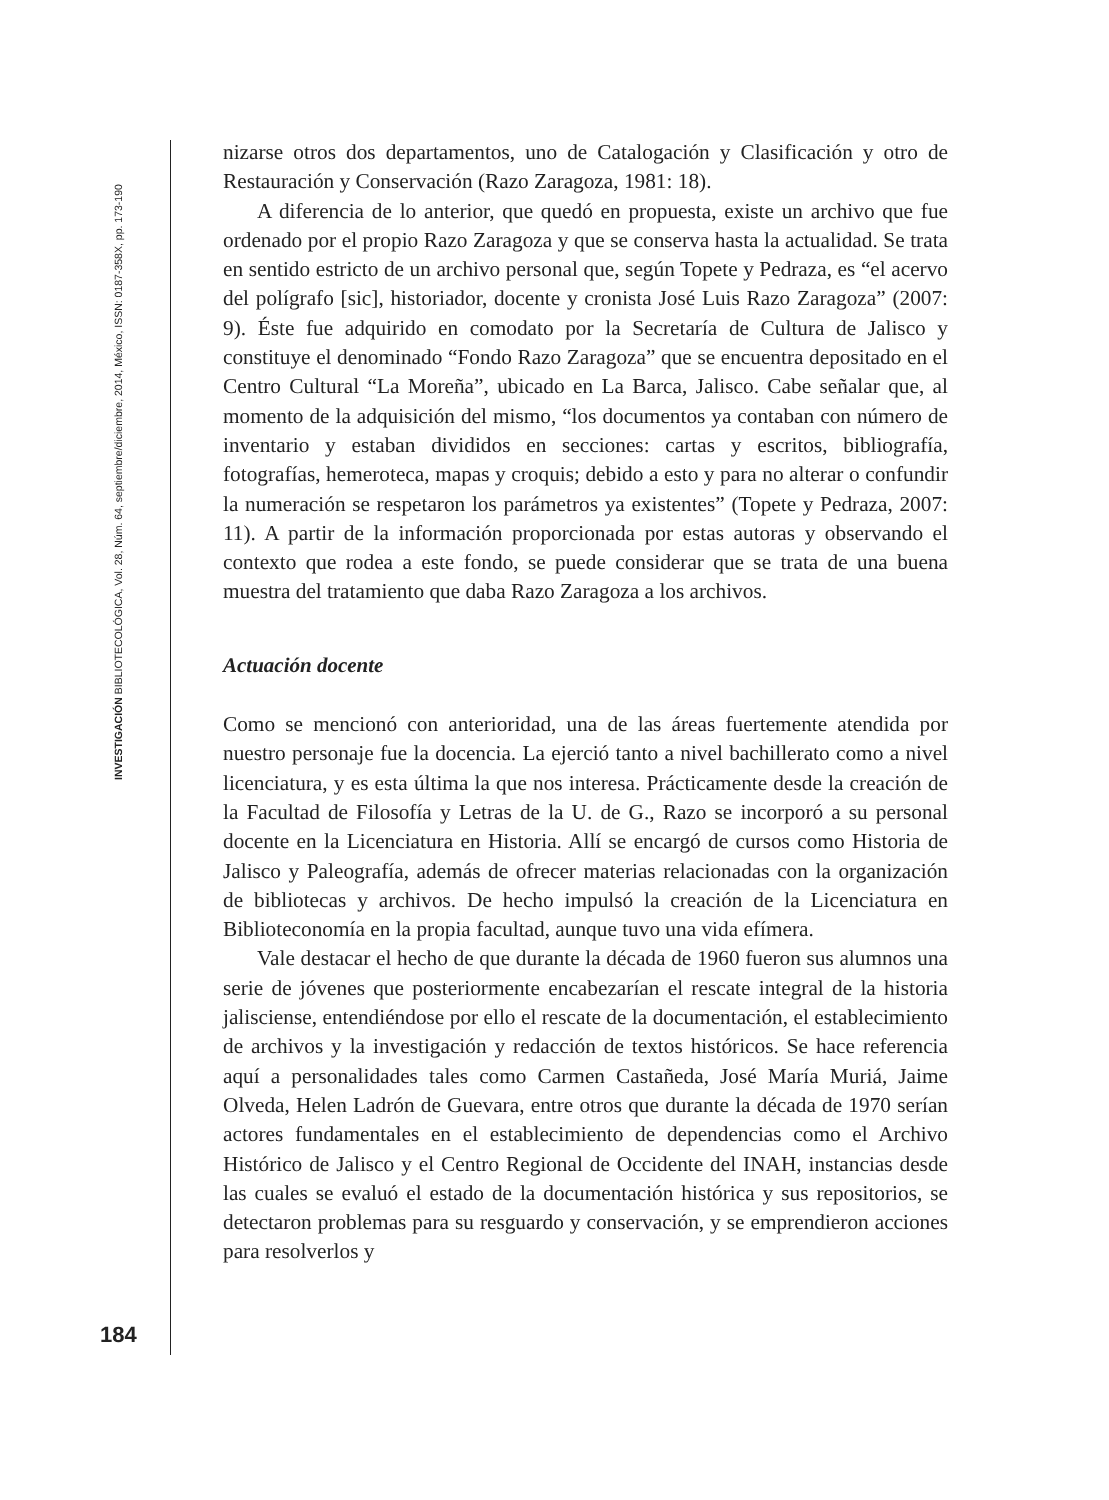INVESTIGACIÓN BIBLIOTECOLÓGICA, Vol. 28, Núm. 64, septiembre/diciembre, 2014, México, ISSN: 0187-358X, pp. 173-190
nizarse otros dos departamentos, uno de Catalogación y Clasificación y otro de Restauración y Conservación (Razo Zaragoza, 1981: 18).
A diferencia de lo anterior, que quedó en propuesta, existe un archivo que fue ordenado por el propio Razo Zaragoza y que se conserva hasta la actualidad. Se trata en sentido estricto de un archivo personal que, según Topete y Pedraza, es “el acervo del polígrafo [sic], historiador, docente y cronista José Luis Razo Zaragoza” (2007: 9). Éste fue adquirido en comodato por la Secretaría de Cultura de Jalisco y constituye el denominado “Fondo Razo Zaragoza” que se encuentra depositado en el Centro Cultural “La Moreña”, ubicado en La Barca, Jalisco. Cabe señalar que, al momento de la adquisición del mismo, “los documentos ya contaban con número de inventario y estaban divididos en secciones: cartas y escritos, bibliografía, fotografías, hemeroteca, mapas y croquis; debido a esto y para no alterar o confundir la numeración se respetaron los parámetros ya existentes” (Topete y Pedraza, 2007: 11). A partir de la información proporcionada por estas autoras y observando el contexto que rodea a este fondo, se puede considerar que se trata de una buena muestra del tratamiento que daba Razo Zaragoza a los archivos.
Actuación docente
Como se mencionó con anterioridad, una de las áreas fuertemente atendida por nuestro personaje fue la docencia. La ejerció tanto a nivel bachillerato como a nivel licenciatura, y es esta última la que nos interesa. Prácticamente desde la creación de la Facultad de Filosofía y Letras de la U. de G., Razo se incorporó a su personal docente en la Licenciatura en Historia. Allí se encargó de cursos como Historia de Jalisco y Paleografía, además de ofrecer materias relacionadas con la organización de bibliotecas y archivos. De hecho impulsó la creación de la Licenciatura en Biblioteconomía en la propia facultad, aunque tuvo una vida efímera.
Vale destacar el hecho de que durante la década de 1960 fueron sus alumnos una serie de jóvenes que posteriormente encabezarían el rescate integral de la historia jalisciense, entendiéndose por ello el rescate de la documentación, el establecimiento de archivos y la investigación y redacción de textos históricos. Se hace referencia aquí a personalidades tales como Carmen Castañeda, José María Muriá, Jaime Olveda, Helen Ladrón de Guevara, entre otros que durante la década de 1970 serían actores fundamentales en el establecimiento de dependencias como el Archivo Histórico de Jalisco y el Centro Regional de Occidente del INAH, instancias desde las cuales se evaluó el estado de la documentación histórica y sus repositorios, se detectaron problemas para su resguardo y conservación, y se emprendieron acciones para resolverlos y
184